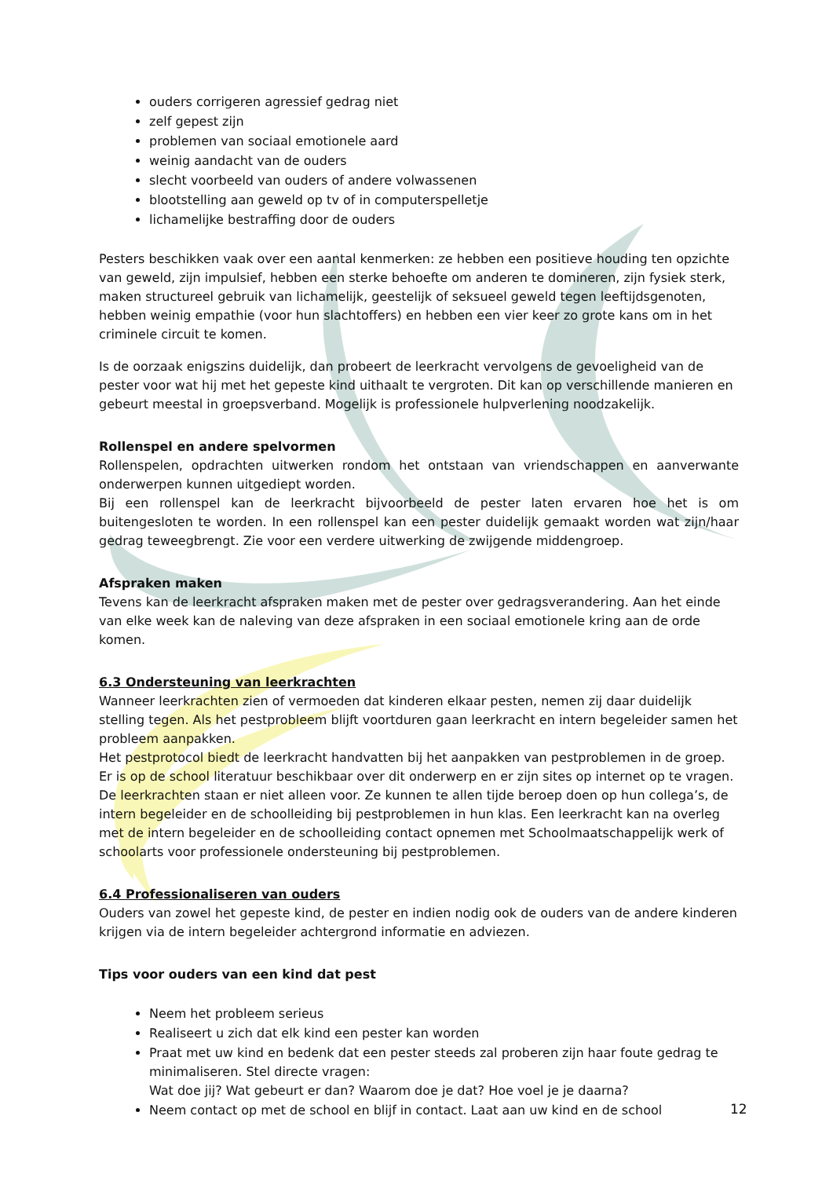ouders corrigeren agressief gedrag niet
zelf gepest zijn
problemen van sociaal emotionele aard
weinig aandacht van de ouders
slecht voorbeeld van ouders of andere volwassenen
blootstelling aan geweld op tv of in computerspelletje
lichamelijke bestraffing door de ouders
Pesters beschikken vaak over een aantal kenmerken: ze hebben een positieve houding ten opzichte van geweld, zijn impulsief, hebben een sterke behoefte om anderen te domineren, zijn fysiek sterk, maken structureel gebruik van lichamelijk, geestelijk of seksueel geweld tegen leeftijdsgenoten, hebben weinig empathie (voor hun slachtoffers) en hebben een vier keer zo grote kans om in het criminele circuit te komen.
Is de oorzaak enigszins duidelijk, dan probeert de leerkracht vervolgens de gevoeligheid van de pester voor wat hij met het gepeste kind uithaalt te vergroten. Dit kan op verschillende manieren en gebeurt meestal in groepsverband. Mogelijk is professionele hulpverlening noodzakelijk.
Rollenspel en andere spelvormen
Rollenspelen, opdrachten uitwerken rondom het ontstaan van vriendschappen en aanverwante onderwerpen kunnen uitgediept worden.
Bij een rollenspel kan de leerkracht bijvoorbeeld de pester laten ervaren hoe het is om buitengesloten te worden. In een rollenspel kan een pester duidelijk gemaakt worden wat zijn/haar gedrag teweegbrengt. Zie voor een verdere uitwerking de zwijgende middengroep.
Afspraken maken
Tevens kan de leerkracht afspraken maken met de pester over gedragsverandering. Aan het einde van elke week kan de naleving van deze afspraken in een sociaal emotionele kring aan de orde komen.
6.3 Ondersteuning van leerkrachten
Wanneer leerkrachten zien of vermoeden dat kinderen elkaar pesten, nemen zij daar duidelijk stelling tegen. Als het pestprobleem blijft voortduren gaan leerkracht en intern begeleider samen het probleem aanpakken.
Het pestprotocol biedt de leerkracht handvatten bij het aanpakken van pestproblemen in de groep. Er is op de school literatuur beschikbaar over dit onderwerp en er zijn sites op internet op te vragen. De leerkrachten staan er niet alleen voor. Ze kunnen te allen tijde beroep doen op hun collega’s, de intern begeleider en de schoolleiding bij pestproblemen in hun klas. Een leerkracht kan na overleg met de intern begeleider en de schoolleiding contact opnemen met Schoolmaatschappelijk werk of schoolarts voor professionele ondersteuning bij pestproblemen.
6.4 Professionaliseren van ouders
Ouders van zowel het gepeste kind, de pester en indien nodig ook de ouders van de andere kinderen krijgen via de intern begeleider achtergrond informatie en adviezen.
Tips voor ouders van een kind dat pest
Neem het probleem serieus
Realiseert u zich dat elk kind een pester kan worden
Praat met uw kind en bedenk dat een pester steeds zal proberen zijn haar foute gedrag te minimaliseren. Stel directe vragen:
Wat doe jij? Wat gebeurt er dan? Waarom doe je dat? Hoe voel je je daarna?
Neem contact op met de school en blijf in contact. Laat aan uw kind en de school
12